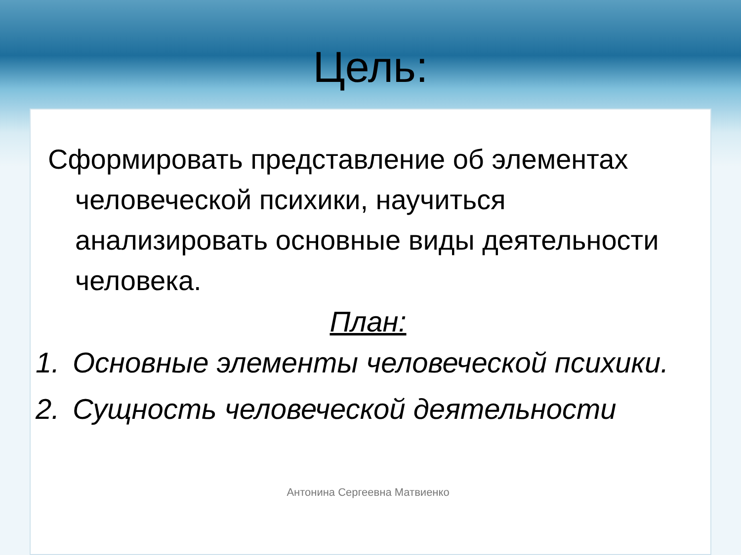Цель:
Сформировать представление об элементах человеческой психики, научиться анализировать основные виды деятельности человека.
План:
1. Основные элементы человеческой психики.
2. Сущность человеческой деятельности
Антонина Сергеевна Матвиенко